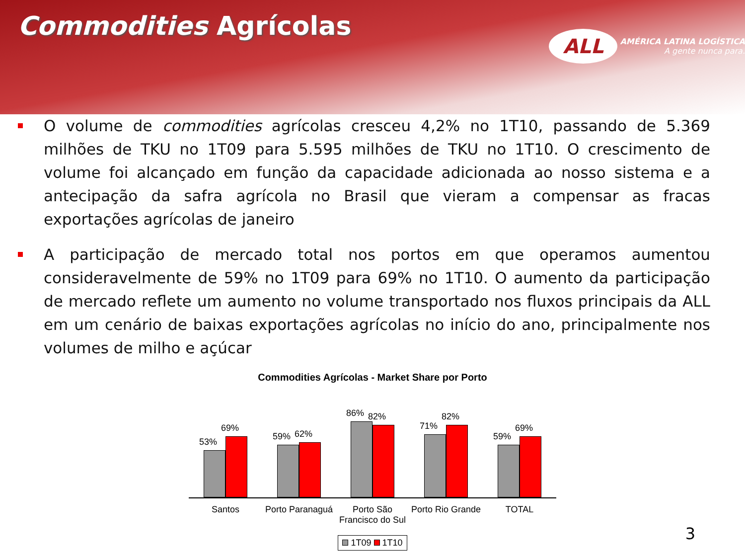Commodities Agrícolas
ALL AMÉRICA LATINA LOGÍSTICA
A gente nunca para.
O volume de commodities agrícolas cresceu 4,2% no 1T10, passando de 5.369 milhões de TKU no 1T09 para 5.595 milhões de TKU no 1T10. O crescimento de volume foi alcançado em função da capacidade adicionada ao nosso sistema e a antecipação da safra agrícola no Brasil que vieram a compensar as fracas exportações agrícolas de janeiro
A participação de mercado total nos portos em que operamos aumentou consideravelmente de 59% no 1T09 para 69% no 1T10. O aumento da participação de mercado reflete um aumento no volume transportado nos fluxos principais da ALL em um cenário de baixas exportações agrícolas no início do ano, principalmente nos volumes de milho e açúcar
Commodities Agrícolas - Market Share por Porto
53%
69%
59%
62%
86%
82%
71%
82%
59%
69%
Santos Porto Paranaguá Porto São Francisco do Sul Porto Rio Grande TOTAL
1T09 1T10
3